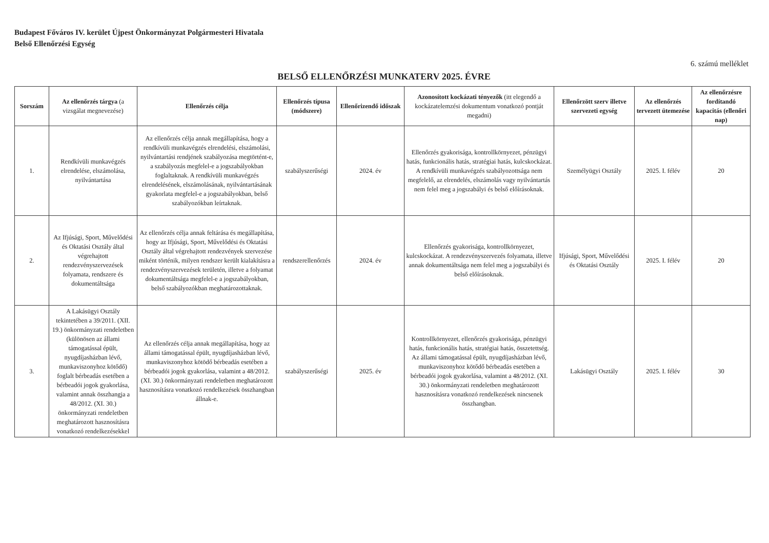Budapest Főváros IV. kerület Újpest Önkormányzat Polgármesteri Hivatala
Belső Ellenőrzési Egység
6. számú melléklet
BELSŐ ELLENŐRZÉSI MUNKATERV 2025. ÉVRE
| Sorszám | Az ellenőrzés tárgya (a vizsgálat megnevezése) | Ellenőrzés célja | Ellenőrzés típusa (módszere) | Ellenőrizendő időszak | Azonosított kockázati tényezők (itt elegendő a kockázatelemzési dokumentum vonatkozó pontját megadni) | Ellenőrzött szerv illetve szervezeti egység | Az ellenőrzés tervezett ütemezése | Az ellenőrzésre fordítandó kapacitás (ellenőri nap) |
| --- | --- | --- | --- | --- | --- | --- | --- | --- |
| 1. | Rendkívüli munkavégzés elrendelése, elszámolása, nyilvántartása | Az ellenőrzés célja annak megállapítása, hogy a rendkívüli munkavégzés elrendelési, elszámolási, nyilvántartási rendjének szabályozása megtörtént-e, a szabályozás megfelel-e a jogszabályokban foglaltaknak. A rendkívüli munkavégzés elrendelésének, elszámolásának, nyilvántartásának gyakorlata megfelel-e a jogszabályokban, belső szabályozókban leírtaknak. | szabályszerűségi | 2024. év | Ellenőrzés gyakorisága, kontrollkörnyezet, pénzügyi hatás, funkcionális hatás, stratégiai hatás, kulcskockázat. A rendkívüli munkavégzés szabályozottsága nem megfelelő, az elrendelés, elszámolás vagy nyilvántartás nem felel meg a jogszabályi és belső előírásoknak. | Személyügyi Osztály | 2025. I. félév | 20 |
| 2. | Az Ifjúsági, Sport, Művelődési és Oktatási Osztály által végrehajtott rendezvényszervezések folyamata, rendszere és dokumentáltsága | Az ellenőrzés célja annak feltárása és megállapítása, hogy az Ifjúsági, Sport, Művelődési és Oktatási Osztály által végrehajtott rendezvények szervezése miként történik, milyen rendszer került kialakításra a rendezvényszervezések területén, illetve a folyamat dokumentáltsága megfelel-e a jogszabályokban, belső szabályozókban meghatározottaknak. | rendszerellenőrzés | 2024. év | Ellenőrzés gyakorisága, kontrollkörnyezet, kulcskockázat. A rendezvényszervezés folyamata, illetve annak dokumentáltsága nem felel meg a jogszabályi és belső előírásoknak. | Ifjúsági, Sport, Művelődési és Oktatási Osztály | 2025. I. félév | 20 |
| 3. | A Lakásügyi Osztály tekintetében a 39/2011. (XII. 19.) önkormányzati rendeletben (különösen az állami támogatással épült, nyugdíjasházban lévő, munkaviszonyhoz kötődő) foglalt bérbeadás esetében a bérbeadói jogok gyakorlása, valamint annak összhangja a 48/2012. (XI. 30.) önkormányzati rendeletben meghatározott hasznosításra vonatkozó rendelkezésekkel | Az ellenőrzés célja annak megállapítása, hogy az állami támogatással épült, nyugdíjasházban lévő, munkaviszonyhoz kötödő bérbeadás esetében a bérbeadói jogok gyakorlása, valamint a 48/2012. (XI. 30.) önkormányzati rendeletben meghatározott hasznosításra vonatkozó rendelkezések összhangban állnak-e. | szabályszerűségi | 2025. év | Kontrollkörnyezet, ellenőrzés gyakorisága, pénzügyi hatás, funkcionális hatás, stratégiai hatás, összetettség. Az állami támogatással épült, nyugdíjasházban lévő, munkaviszonyhoz kötődő bérbeadás esetében a bérbeadói jogok gyakorlása, valamint a 48/2012. (XI. 30.) önkormányzati rendeletben meghatározott hasznosításra vonatkozó rendelkezések nincsenek összhangban. | Lakásügyi Osztály | 2025. I. félév | 30 |